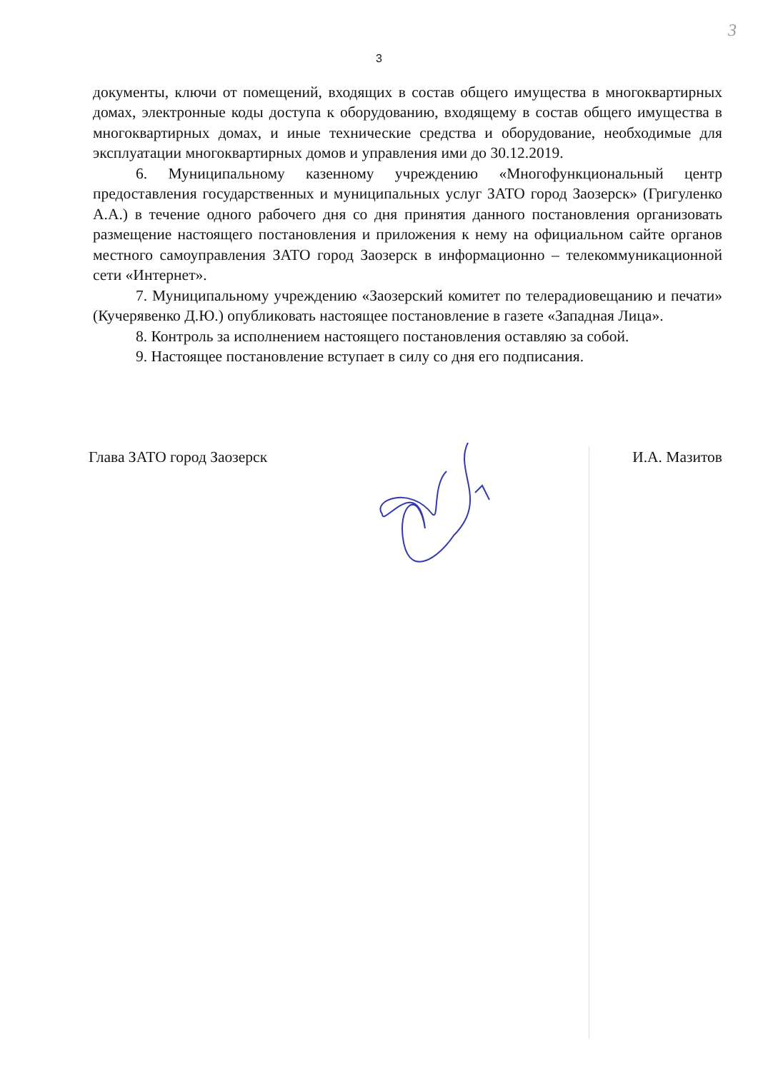3
3
документы, ключи от помещений, входящих в состав общего имущества в многоквартирных домах, электронные коды доступа к оборудованию, входящему в состав общего имущества в многоквартирных домах, и иные технические средства и оборудование, необходимые для эксплуатации многоквартирных домов и управления ими до 30.12.2019.
6. Муниципальному казенному учреждению «Многофункциональный центр предоставления государственных и муниципальных услуг ЗАТО город Заозерск» (Григуленко А.А.) в течение одного рабочего дня со дня принятия данного постановления организовать размещение настоящего постановления и приложения к нему на официальном сайте органов местного самоуправления ЗАТО город Заозерск в информационно – телекоммуникационной сети «Интернет».
7. Муниципальному учреждению «Заозерский комитет по телерадиовещанию и печати» (Кучерявенко Д.Ю.) опубликовать настоящее постановление в газете «Западная Лица».
8. Контроль за исполнением настоящего постановления оставляю за собой.
9. Настоящее постановление вступает в силу со дня его подписания.
Глава ЗАТО город Заозерск И.А. Мазитов